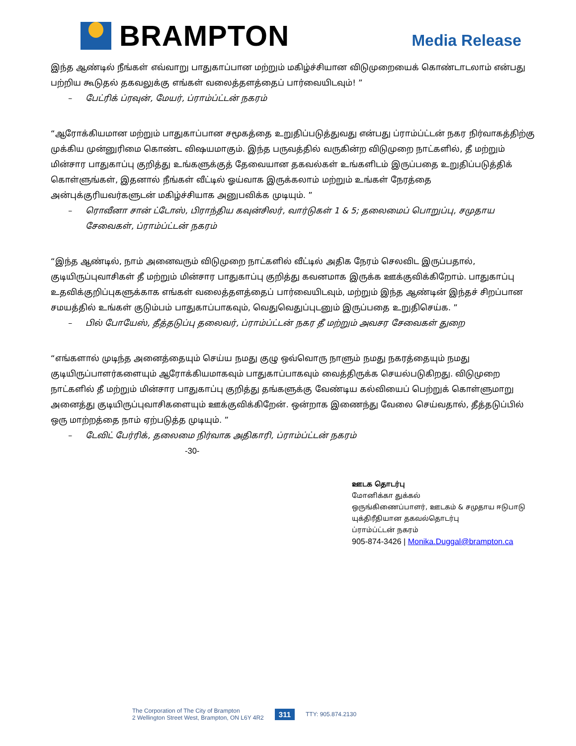BRAMPTON
Media Release
இந்த ஆண்டில் நீங்கள் எவ்வாறு பாதுகாப்பான மற்றும் மகிழ்ச்சியான விடுமுறையைக் கொண்டாடலாம் என்பது பற்றிய கூடுதல் தகவலுக்கு எங்கள் வலைத்தளத்தைப் பார்வையிடவும்! ”
– பேட்ரிக் ப்ரவுன், மேயர், ப்ராம்ப்ட்டன் நகரம்
“ஆரோக்கியமான மற்றும் பாதுகாப்பான சமூகத்தை உறுதிப்படுத்துவது என்பது ப்ராம்ப்ட்டன் நகர நிர்வாகத்திற்கு முக்கிய முன்னுரிமை கொண்ட விஷயமாகும். இந்த பருவத்தில் வருகின்ற விடுமுறை நாட்களில், தீ மற்றும் மின்சார பாதுகாப்பு குறித்து உங்களுக்குத் தேவையான தகவல்கள் உங்களிடம் இருப்பதை உறுதிப்படுத்திக் கொள்ளுங்கள், இதனால் நீங்கள் வீட்டில் ஓய்வாக இருக்கலாம் மற்றும் உங்கள் நேரத்தை அன்புக்குரியவர்களுடன் மகிழ்ச்சியாக அனுபவிக்க முடியும். ”
– ரொவீனா சான் ட்டோஸ், பிராந்திய கவுன்சிலர், வார்டுகள் 1 & 5; தலைமைப் பொறுப்பு, சமுதாய சேவைகள், ப்ராம்ப்ட்டன் நகரம்
“இந்த ஆண்டில், நாம் அனைவரும் விடுமுறை நாட்களில் வீட்டில் அதிக நேரம் செலவிட இருப்பதால், குடியிருப்புவாசிகள் தீ மற்றும் மின்சார பாதுகாப்பு குறித்து கவனமாக இருக்க ஊக்குவிக்கிறோம். பாதுகாப்பு உதவிக்குறிப்புகளுக்காக எங்கள் வலைத்தளத்தைப் பார்வையிடவும், மற்றும் இந்த ஆண்டின் இந்தச் சிறப்பான சமயத்தில் உங்கள் குடும்பம் பாதுகாப்பாகவும், வெதுவெதுப்புடனும் இருப்பதை உறுதிசெய்க. ”
– பில் போயேஸ், தீத்தடுப்பு தலைவர், ப்ராம்ப்ட்டன் நகர தீ மற்றும் அவசர சேவைகள் துறை
“எங்களால் முடிந்த அனைத்தையும் செய்ய நமது குழு ஒவ்வொரு நாளும் நமது நகரத்தையும் நமது குடியிருப்பாளர்களையும் ஆரோக்கியமாகவும் பாதுகாப்பாகவும் வைத்திருக்க செயல்படுகிறது. விடுமுறை நாட்களில் தீ மற்றும் மின்சார பாதுகாப்பு குறித்து தங்களுக்கு வேண்டிய கல்வியைப் பெற்றுக் கொள்ளுமாறு அனைத்து குடியிருப்புவாசிகளையும் ஊக்குவிக்கிறேன். ஒன்றாக இணைந்து வேலை செய்வதால், தீத்தடுப்பில் ஒரு மாற்றத்தை நாம் ஏற்படுத்த முடியும். ”
– டேவிட் பேர்ரிக், தலைமை நிர்வாக அதிகாரி, ப்ராம்ப்ட்டன் நகரம்
-30-
ஊடக தொடர்பு
மோனிக்கா துக்கல்
ஒருங்கிணைப்பாளர், ஊடகம் & சமுதாய ஈடுபாடு
யுக்திரீதியான தகவல்தொடர்பு
ப்ராம்ப்ட்டன் நகரம்
905-874-3426 | Monika.Duggal@brampton.ca
The Corporation of The City of Brampton
2 Wellington Street West, Brampton, ON L6Y 4R2
311
TTY: 905.874.2130